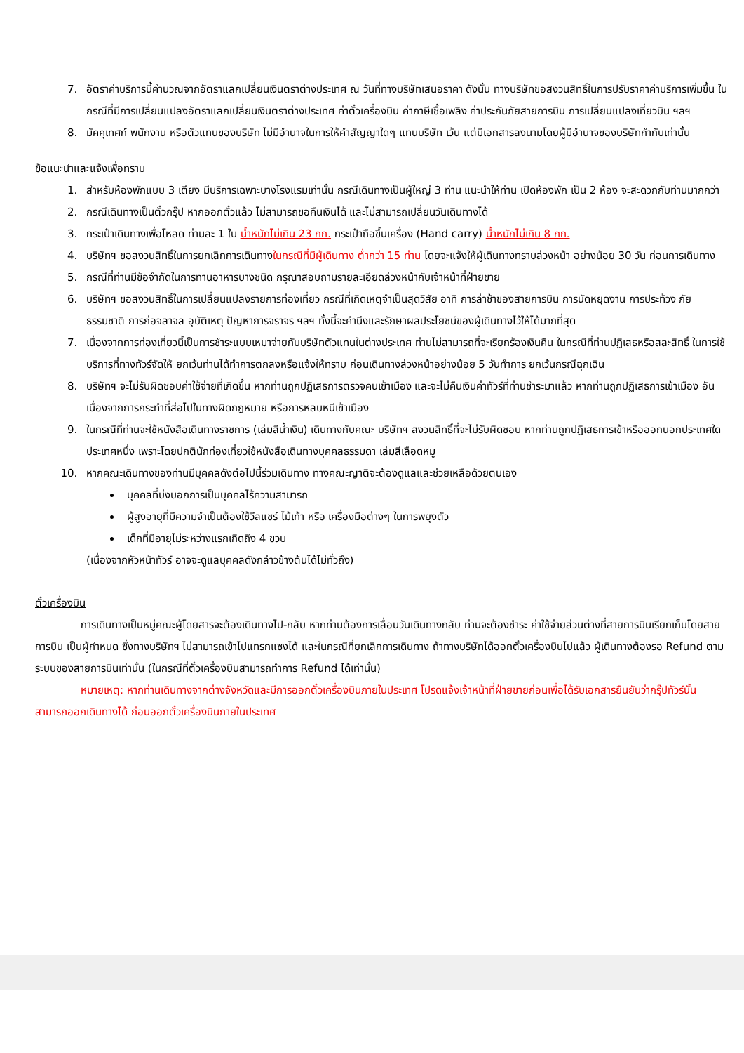7. อัตราค่าบริการนี้คำนวณจากอัตราแลกเปลี่ยนเงินตราต่างประเทศ ณ วันที่ทางบริษัทเสนอราคา ดังนั้น ทางบริษัทขอสงวนสิทธิ์ในการปรับราคาค่าบริการเพิ่มขึ้น ในกรณีที่มีการเปลี่ยนแปลงอัตราแลกเปลี่ยนเงินตราต่างประเทศ ค่าตั๋วเครื่องบิน ค่าภาษีเชื้อเพลิง ค่าประกันภัยสายการบิน การเปลี่ยนแปลงเที่ยวบิน ฯลฯ
8. มัคคุเทศก์ พนักงาน หรือตัวแทนของบริษัท ไม่มีอำนาจในการให้คำสัญญาใดๆ แทนบริษัท เว้น แต่มีเอกสารลงนามโดยผู้มีอำนาจของบริษัทกำกับเท่านั้น
ข้อแนะนำและแจ้งเพื่อทราบ
1. สำหรับห้องพักแบบ 3 เตียง มีบริการเฉพาะบางโรงแรมเท่านั้น กรณีเดินทางเป็นผู้ใหญ่ 3 ท่าน แนะนำให้ท่าน เปิดห้องพัก เป็น 2 ห้อง จะสะดวกกับท่านมากกว่า
2. กรณีเดินทางเป็นตั๋วกรุ๊ป หากออกตั๋วแล้ว ไม่สามารถขอคืนเงินได้ และไม่สามารถเปลี่ยนวันเดินทางได้
3. กระเป๋าเดินทางเพื่อโหลด ท่านละ 1 ใบ น้ำหนักไม่เกิน 23 กก. กระเป๋าถือขึ้นเครื่อง (Hand carry) น้ำหนักไม่เกิน 8 กก.
4. บริษัทฯ ขอสงวนสิทธิ์ในการยกเลิกการเดินทางในกรณีที่มีผู้เดินทาง ต่ำกว่า 15 ท่าน โดยจะแจ้งให้ผู้เดินทางทราบล่วงหน้า อย่างน้อย 30 วัน ก่อนการเดินทาง
5. กรณีที่ท่านมีข้อจำกัดในการทานอาหารบางชนิด กรุณาสอบถามรายละเอียดล่วงหน้ากับเจ้าหน้าที่ฝ่ายขาย
6. บริษัทฯ ขอสงวนสิทธิ์ในการเปลี่ยนแปลงรายการท่องเที่ยว กรณีที่เกิดเหตุจำเป็นสุดวิสัย อาทิ การล่าช้าของสายการบิน การนัดหยุดงาน การประท้วง ภัยธรรมชาติ การก่อจลาจล อุบัติเหตุ ปัญหาการจราจร ฯลฯ ทั้งนี้จะคำนึงและรักษาผลประโยชน์ของผู้เดินทางไว้ให้ได้มากที่สุด
7. เนื่องจากการท่องเที่ยวนี้เป็นการชำระแบบเหมาจ่ายกับบริษัทตัวแทนในต่างประเทศ ท่านไม่สามารถที่จะเรียกร้องเงินคืน ในกรณีที่ท่านปฏิเสธหรือสละสิทธิ์ ในการใช้บริการที่ทางทัวร์จัดให้ ยกเว้นท่านได้ทำการตกลงหรือแจ้งให้ทราบ ก่อนเดินทางล่วงหน้าอย่างน้อย 5 วันทำการ ยกเว้นกรณีฉุกเฉิน
8. บริษัทฯ จะไม่รับผิดชอบค่าใช้จ่ายที่เกิดขึ้น หากท่านถูกปฏิเสธการตรวจคนเข้าเมือง และจะไม่คืนเงินค่าทัวร์ที่ท่านชำระมาแล้ว หากท่านถูกปฏิเสธการเข้าเมือง อันเนื่องจากการกระทำที่ส่อไปในทางผิดกฎหมาย หรือการหลบหนีเข้าเมือง
9. ในกรณีที่ท่านจะใช้หนังสือเดินทางราชการ (เล่มสีน้ำเงิน) เดินทางกับคณะ บริษัทฯ สงวนสิทธิ์ที่จะไม่รับผิดชอบ หากท่านถูกปฏิเสธการเข้าหรือออกนอกประเทศใดประเทศหนึ่ง เพราะโดยปกตินักท่องเที่ยวใช้หนังสือเดินทางบุคคลธรรมดา เล่มสีเลือดหมู
10. หากคณะเดินทางของท่านมีบุคคลดังต่อไปนี้ร่วมเดินทาง ทางคณะญาติจะต้องดูแลและช่วยเหลือด้วยตนเอง
บุคคลที่บ่งบอกการเป็นบุคคลไร้ความสามารถ
ผู้สูงอายุที่มีความจำเป็นต้องใช้วีลแชร์ ไม้เท้า หรือ เครื่องมือต่างๆ ในการพยุงตัว
เด็กที่มีอายุไม่ระหว่างแรกเกิดถึง 4 ขวบ
(เนื่องจากหัวหน้าทัวร์ อาจจะดูแลบุคคลดังกล่าวข้างต้นได้ไม่ทั่วถึง)
ตั๋วเครื่องบิน
การเดินทางเป็นหมู่คณะผู้โดยสารจะต้องเดินทางไป-กลับ หากท่านต้องการเลื่อนวันเดินทางกลับ ท่านจะต้องชำระ ค่าใช้จ่ายส่วนต่างที่สายการบินเรียกเก็บโดยสายการบิน เป็นผู้กำหนด ซึ่งทางบริษัทฯ ไม่สามารถเข้าไปแทรกแซงได้ และในกรณีที่ยกเลิกการเดินทาง ถ้าทางบริษัทได้ออกตั๋วเครื่องบินไปแล้ว ผู้เดินทางต้องรอ Refund ตามระบบของสายการบินเท่านั้น (ในกรณีที่ตั๋วเครื่องบินสามารถทำการ Refund ได้เท่านั้น)
หมายเหตุ: หากท่านเดินทางจากต่างจังหวัดและมีการออกตั๋วเครื่องบินภายในประเทศ โปรดแจ้งเจ้าหน้าที่ฝ่ายขายก่อนเพื่อได้รับเอกสารยืนยันว่ากรุ๊ปทัวร์นั้น สามารถออกเดินทางได้ ก่อนออกตั๋วเครื่องบินภายในประเทศ